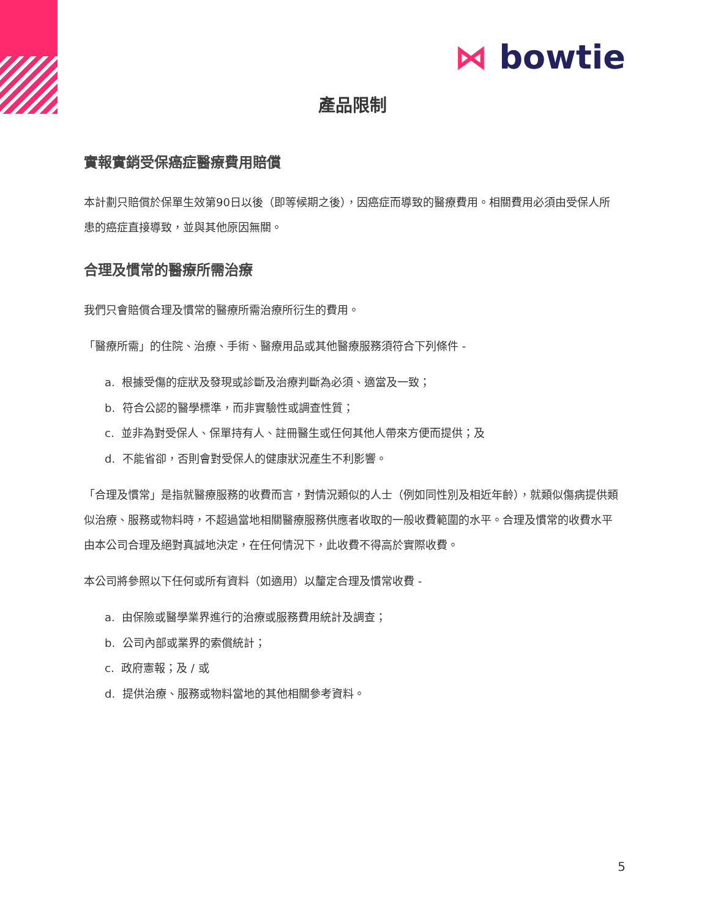⋈ bowtie
產品限制
實報實銷受保癌症醫療費用賠償
本計劃只賠償於保單生效第90日以後（即等候期之後），因癌症而導致的醫療費用。相關費用必須由受保人所患的癌症直接導致，並與其他原因無關。
合理及慣常的醫療所需治療
我們只會賠償合理及慣常的醫療所需治療所衍生的費用。
「醫療所需」的住院、治療、手術、醫療用品或其他醫療服務須符合下列條件 -
a. 根據受傷的症狀及發現或診斷及治療判斷為必須、適當及一致；
b. 符合公認的醫學標準，而非實驗性或調查性質；
c. 並非為對受保人、保單持有人、註冊醫生或任何其他人帶來方便而提供；及
d. 不能省卻，否則會對受保人的健康狀況產生不利影響。
「合理及慣常」是指就醫療服務的收費而言，對情況類似的人士（例如同性別及相近年齡），就類似傷病提供類似治療、服務或物料時，不超過當地相關醫療服務供應者收取的一般收費範圍的水平。合理及慣常的收費水平由本公司合理及絕對真誠地決定，在任何情況下，此收費不得高於實際收費。
本公司將參照以下任何或所有資料（如適用）以釐定合理及慣常收費 -
a. 由保險或醫學業界進行的治療或服務費用統計及調查；
b. 公司內部或業界的索償統計；
c. 政府憲報；及 / 或
d. 提供治療、服務或物料當地的其他相關參考資料。
5